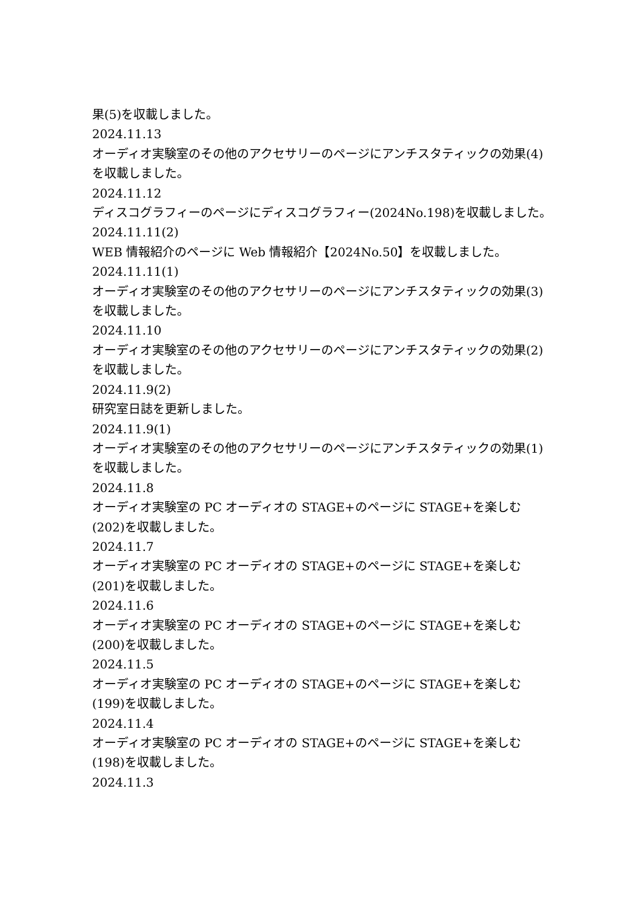果(5)を収載しました。
2024.11.13
オーディオ実験室のその他のアクセサリーのページにアンチスタティックの効果(4)を収載しました。
2024.11.12
ディスコグラフィーのページにディスコグラフィー(2024No.198)を収載しました。
2024.11.11(2)
WEB 情報紹介のページに Web 情報紹介【2024No.50】を収載しました。
2024.11.11(1)
オーディオ実験室のその他のアクセサリーのページにアンチスタティックの効果(3)を収載しました。
2024.11.10
オーディオ実験室のその他のアクセサリーのページにアンチスタティックの効果(2)を収載しました。
2024.11.9(2)
研究室日誌を更新しました。
2024.11.9(1)
オーディオ実験室のその他のアクセサリーのページにアンチスタティックの効果(1)を収載しました。
2024.11.8
オーディオ実験室の PC オーディオの STAGE+のページに STAGE+を楽しむ(202)を収載しました。
2024.11.7
オーディオ実験室の PC オーディオの STAGE+のページに STAGE+を楽しむ(201)を収載しました。
2024.11.6
オーディオ実験室の PC オーディオの STAGE+のページに STAGE+を楽しむ(200)を収載しました。
2024.11.5
オーディオ実験室の PC オーディオの STAGE+のページに STAGE+を楽しむ(199)を収載しました。
2024.11.4
オーディオ実験室の PC オーディオの STAGE+のページに STAGE+を楽しむ(198)を収載しました。
2024.11.3